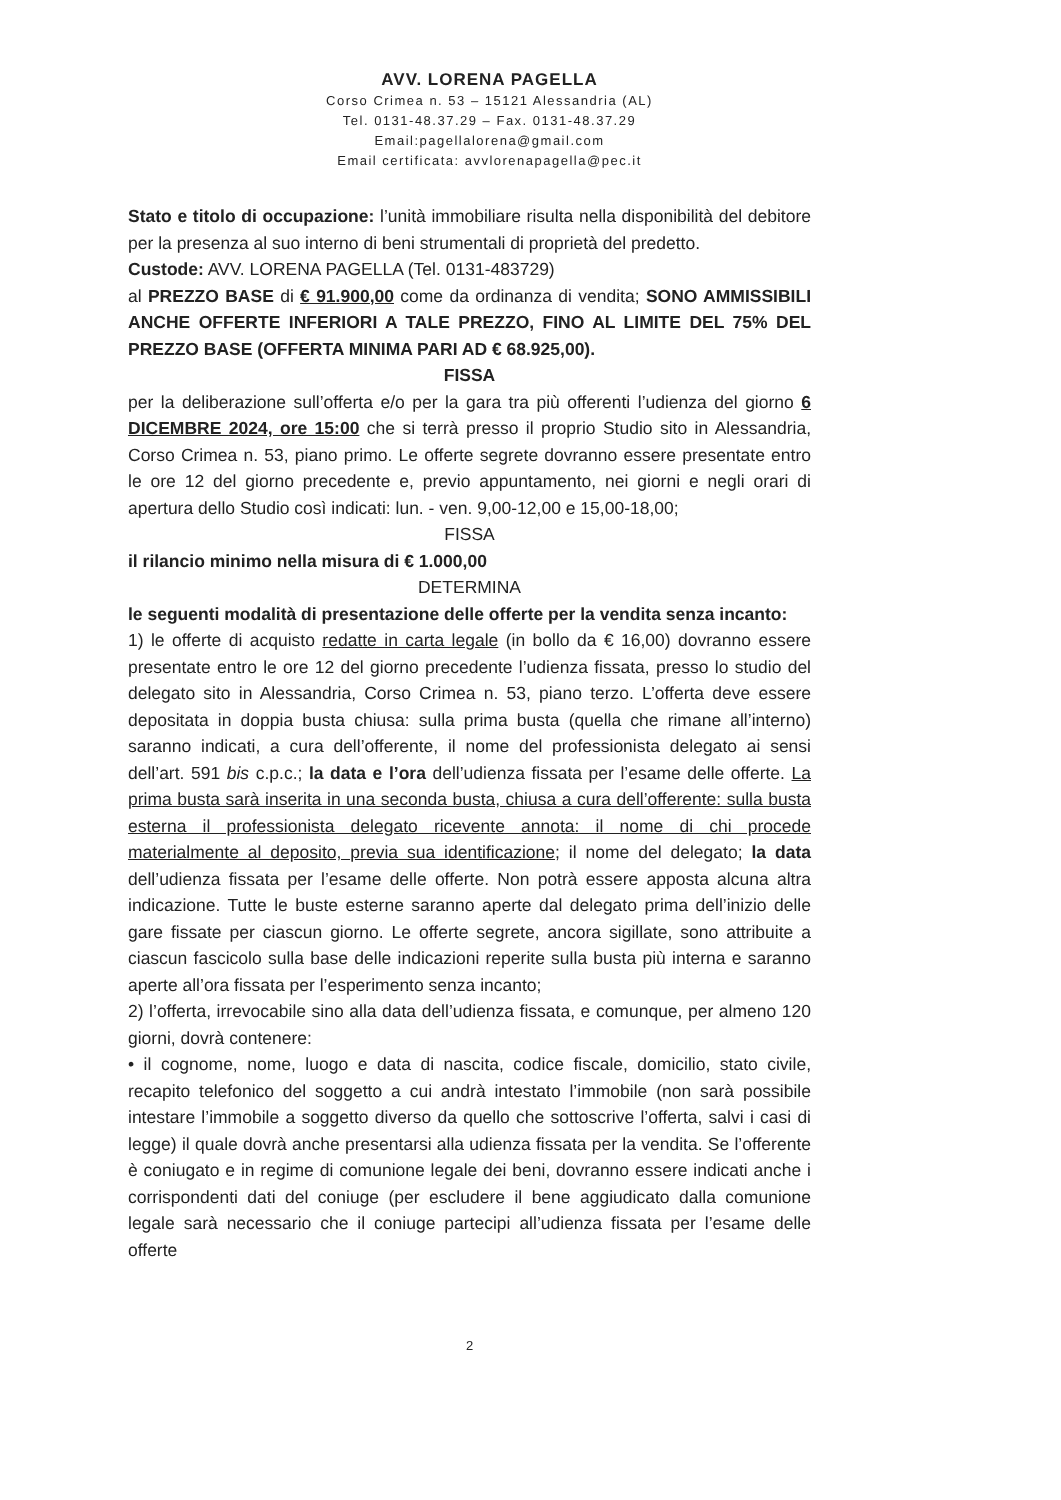AVV. LORENA PAGELLA
Corso Crimea n. 53 – 15121 Alessandria (AL)
Tel. 0131-48.37.29 – Fax. 0131-48.37.29
Email:pagellalorena@gmail.com
Email certificata: avvlorenapagella@pec.it
Stato e titolo di occupazione: l’unità immobiliare risulta nella disponibilità del debitore per la presenza al suo interno di beni strumentali di proprietà del predetto.
Custode: AVV. LORENA PAGELLA (Tel. 0131-483729)
al PREZZO BASE di € 91.900,00 come da ordinanza di vendita; SONO AMMISSIBILI ANCHE OFFERTE INFERIORI A TALE PREZZO, FINO AL LIMITE DEL 75% DEL PREZZO BASE (OFFERTA MINIMA PARI AD € 68.925,00).
FISSA
per la deliberazione sull’offerta e/o per la gara tra più offerenti l’udienza del giorno 6 DICEMBRE 2024, ore 15:00 che si terrà presso il proprio Studio sito in Alessandria, Corso Crimea n. 53, piano primo. Le offerte segrete dovranno essere presentate entro le ore 12 del giorno precedente e, previo appuntamento, nei giorni e negli orari di apertura dello Studio così indicati: lun. - ven. 9,00-12,00 e 15,00-18,00;
FISSA
il rilancio minimo nella misura di € 1.000,00
DETERMINA
le seguenti modalità di presentazione delle offerte per la vendita senza incanto:
1) le offerte di acquisto redatte in carta legale (in bollo da € 16,00) dovranno essere presentate entro le ore 12 del giorno precedente l’udienza fissata, presso lo studio del delegato sito in Alessandria, Corso Crimea n. 53, piano terzo. L’offerta deve essere depositata in doppia busta chiusa: sulla prima busta (quella che rimane all’interno) saranno indicati, a cura dell’offerente, il nome del professionista delegato ai sensi dell’art. 591 bis c.p.c.; la data e l’ora dell’udienza fissata per l’esame delle offerte. La prima busta sarà inserita in una seconda busta, chiusa a cura dell’offerente: sulla busta esterna il professionista delegato ricevente annota: il nome di chi procede materialmente al deposito, previa sua identificazione; il nome del delegato; la data dell’udienza fissata per l’esame delle offerte. Non potrà essere apposta alcuna altra indicazione. Tutte le buste esterne saranno aperte dal delegato prima dell’inizio delle gare fissate per ciascun giorno. Le offerte segrete, ancora sigillate, sono attribuite a ciascun fascicolo sulla base delle indicazioni reperite sulla busta più interna e saranno aperte all’ora fissata per l’esperimento senza incanto;
2) l’offerta, irrevocabile sino alla data dell’udienza fissata, e comunque, per almeno 120 giorni, dovrà contenere:
• il cognome, nome, luogo e data di nascita, codice fiscale, domicilio, stato civile, recapito telefonico del soggetto a cui andrà intestato l’immobile (non sarà possibile intestare l’immobile a soggetto diverso da quello che sottoscrive l’offerta, salvi i casi di legge) il quale dovrà anche presentarsi alla udienza fissata per la vendita. Se l’offerente è coniugato e in regime di comunione legale dei beni, dovranno essere indicati anche i corrispondenti dati del coniuge (per escludere il bene aggiudicato dalla comunione legale sarà necessario che il coniuge partecipi all’udienza fissata per l’esame delle offerte
2